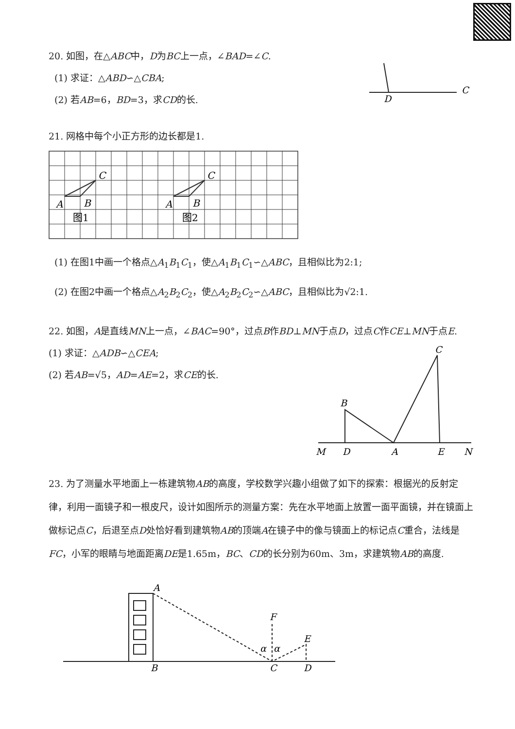20. 如图，在△ABC中，D为BC上一点，∠BAD=∠C.
(1) 求证：△ABD∽△CBA;
(2) 若AB=6，BD=3，求CD的长.
D
C
21. 网格中每个小正方形的边长都是1.
C
A
B
C
A
B
图1
图2
(1) 在图1中画一个格点△A<sub>1</sub>B<sub>1</sub>C<sub>1</sub>，使△A<sub>1</sub>B<sub>1</sub>C<sub>1</sub>∽△ABC，且相似比为2:1;
(2) 在图2中画一个格点△A<sub>2</sub>B<sub>2</sub>C<sub>2</sub>，使△A<sub>2</sub>B<sub>2</sub>C<sub>2</sub>∽△ABC，且相似比为√2:1.
22. 如图，A是直线MN上一点，∠BAC=90°，过点B作BD⊥MN于点D，过点C作CE⊥MN于点E.
(1) 求证：△ADB∽△CEA;
(2) 若AB=√5，AD=AE=2，求CE的长.
C
B
M
D
A
E
N
23. 为了测量水平地面上一栋建筑物AB的高度，学校数学兴趣小组做了如下的探索：根据光的反射定律，利用一面镜子和一根皮尺，设计如图所示的测量方案：先在水平地面上放置一面平面镜，并在镜面上做标记点C，后退至点D处恰好看到建筑物AB的顶端A在镜子中的像与镜面上的标记点C重合，法线是FC，小军的眼睛与地面距离DE是1.65m，BC、CD的长分别为60m、3m，求建筑物AB的高度.
A
B
C
D
F
E
α
α